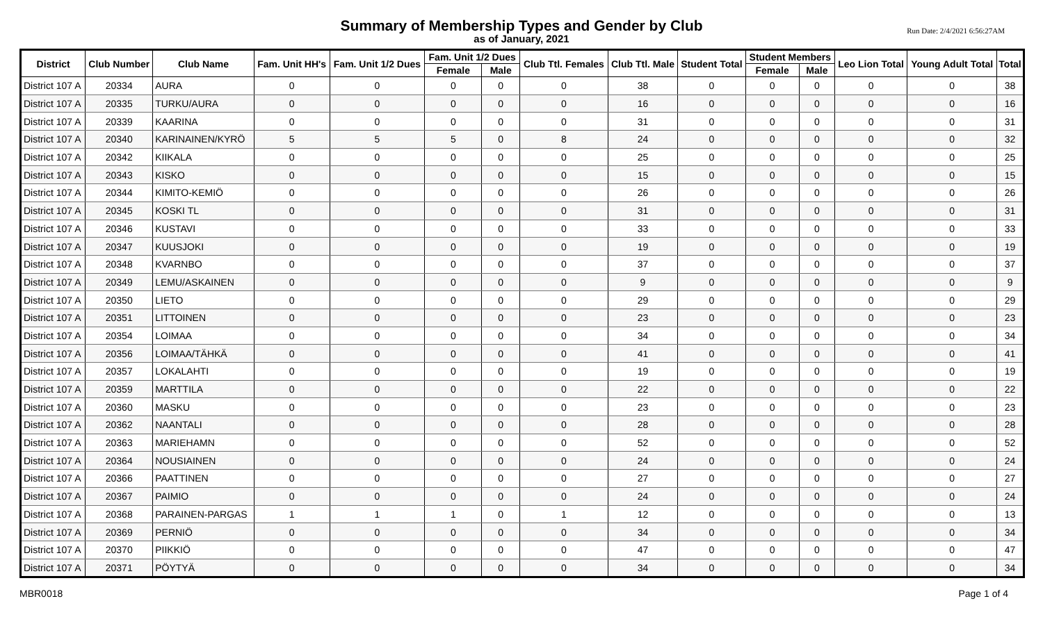Summary of Membership Types and Gender by Club
as of January, 2021
Run Date: 2/4/2021 6:56:27AM
| District | Club Number | Club Name | Fam. Unit HH's | Fam. Unit 1/2 Dues | Fam. Unit 1/2 Dues | | Club Ttl. Females | Club Ttl. Male | Student Total | Student Members | | Leo Lion Total | Young Adult Total | Total |
| --- | --- | --- | --- | --- | --- | --- | --- | --- | --- | --- | --- | --- | --- | --- |
| | | | | | Female | Male | | | | Female | Male | | | |
| District 107 A | 20334 | AURA | 0 | 0 | 0 | 0 | 0 | 38 | 0 | 0 | 0 | 0 | 0 | 38 |
| District 107 A | 20335 | TURKU/AURA | 0 | 0 | 0 | 0 | 0 | 16 | 0 | 0 | 0 | 0 | 0 | 16 |
| District 107 A | 20339 | KAARINA | 0 | 0 | 0 | 0 | 0 | 31 | 0 | 0 | 0 | 0 | 0 | 31 |
| District 107 A | 20340 | KARINAINEN/KYRÖ | 5 | 5 | 5 | 0 | 8 | 24 | 0 | 0 | 0 | 0 | 0 | 32 |
| District 107 A | 20342 | KIIKALA | 0 | 0 | 0 | 0 | 0 | 25 | 0 | 0 | 0 | 0 | 0 | 25 |
| District 107 A | 20343 | KISKO | 0 | 0 | 0 | 0 | 0 | 15 | 0 | 0 | 0 | 0 | 0 | 15 |
| District 107 A | 20344 | KIMITO-KEMIÖ | 0 | 0 | 0 | 0 | 0 | 26 | 0 | 0 | 0 | 0 | 0 | 26 |
| District 107 A | 20345 | KOSKI TL | 0 | 0 | 0 | 0 | 0 | 31 | 0 | 0 | 0 | 0 | 0 | 31 |
| District 107 A | 20346 | KUSTAVI | 0 | 0 | 0 | 0 | 0 | 33 | 0 | 0 | 0 | 0 | 0 | 33 |
| District 107 A | 20347 | KUUSJOKI | 0 | 0 | 0 | 0 | 0 | 19 | 0 | 0 | 0 | 0 | 0 | 19 |
| District 107 A | 20348 | KVARNBO | 0 | 0 | 0 | 0 | 0 | 37 | 0 | 0 | 0 | 0 | 0 | 37 |
| District 107 A | 20349 | LEMU/ASKAINEN | 0 | 0 | 0 | 0 | 0 | 9 | 0 | 0 | 0 | 0 | 0 | 9 |
| District 107 A | 20350 | LIETO | 0 | 0 | 0 | 0 | 0 | 29 | 0 | 0 | 0 | 0 | 0 | 29 |
| District 107 A | 20351 | LITTOINEN | 0 | 0 | 0 | 0 | 0 | 23 | 0 | 0 | 0 | 0 | 0 | 23 |
| District 107 A | 20354 | LOIMAA | 0 | 0 | 0 | 0 | 0 | 34 | 0 | 0 | 0 | 0 | 0 | 34 |
| District 107 A | 20356 | LOIMAA/TÄHKÄ | 0 | 0 | 0 | 0 | 0 | 41 | 0 | 0 | 0 | 0 | 0 | 41 |
| District 107 A | 20357 | LOKALAHTI | 0 | 0 | 0 | 0 | 0 | 19 | 0 | 0 | 0 | 0 | 0 | 19 |
| District 107 A | 20359 | MARTTILA | 0 | 0 | 0 | 0 | 0 | 22 | 0 | 0 | 0 | 0 | 0 | 22 |
| District 107 A | 20360 | MASKU | 0 | 0 | 0 | 0 | 0 | 23 | 0 | 0 | 0 | 0 | 0 | 23 |
| District 107 A | 20362 | NAANTALI | 0 | 0 | 0 | 0 | 0 | 28 | 0 | 0 | 0 | 0 | 0 | 28 |
| District 107 A | 20363 | MARIEHAMN | 0 | 0 | 0 | 0 | 0 | 52 | 0 | 0 | 0 | 0 | 0 | 52 |
| District 107 A | 20364 | NOUSIAINEN | 0 | 0 | 0 | 0 | 0 | 24 | 0 | 0 | 0 | 0 | 0 | 24 |
| District 107 A | 20366 | PAATTINEN | 0 | 0 | 0 | 0 | 0 | 27 | 0 | 0 | 0 | 0 | 0 | 27 |
| District 107 A | 20367 | PAIMIO | 0 | 0 | 0 | 0 | 0 | 24 | 0 | 0 | 0 | 0 | 0 | 24 |
| District 107 A | 20368 | PARAINEN-PARGAS | 1 | 1 | 1 | 0 | 1 | 12 | 0 | 0 | 0 | 0 | 0 | 13 |
| District 107 A | 20369 | PERNIÖ | 0 | 0 | 0 | 0 | 0 | 34 | 0 | 0 | 0 | 0 | 0 | 34 |
| District 107 A | 20370 | PIIKKIÖ | 0 | 0 | 0 | 0 | 0 | 47 | 0 | 0 | 0 | 0 | 0 | 47 |
| District 107 A | 20371 | PÖYTYÄ | 0 | 0 | 0 | 0 | 0 | 34 | 0 | 0 | 0 | 0 | 0 | 34 |
MBR0018 Page 1 of 4